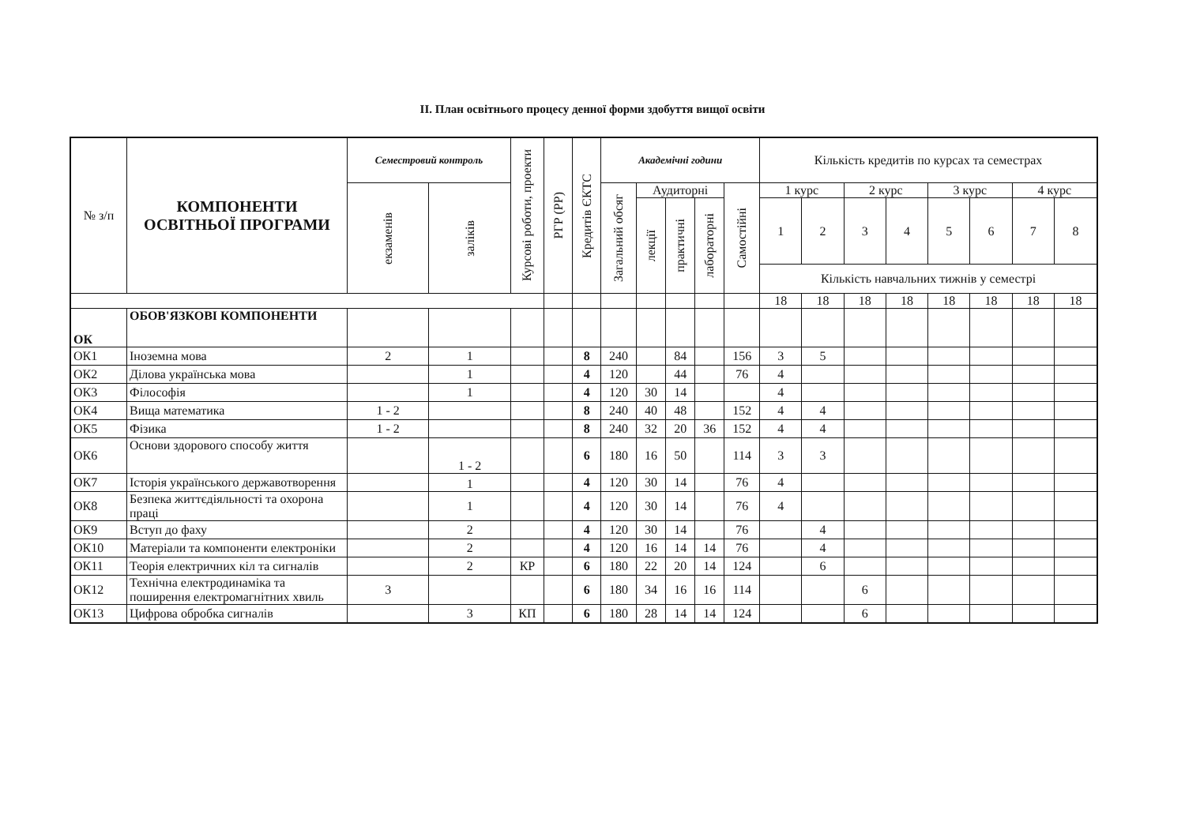ІІ. План освітнього процесу денної форми здобуття вищої освіти
| № з/п | КОМПОНЕНТИ ОСВІТНЬОЇ ПРОГРАМИ | Семестровий контроль | | Курсові роботи, проекти | РГР (РР) | Кредитів ЄКТС | Академічні години | | | | | Кількість кредитів по курсах та семестрах | | | | | | | |
| --- | --- | --- | --- | --- | --- | --- | --- | --- | --- | --- | --- | --- | --- | --- | --- | --- | --- | --- | --- |
| | | екзаменів | заліків | | | | Загальний обсяг | Аудиторні | | | Самостійні | 1 курс | | 2 курс | | 3 курс | | 4 курс | |
| | | | | | | | | лекції | практичні | лабораторні | | 1 | 2 | 3 | 4 | 5 | 6 | 7 | 8 |
| | | | | | | | | | | | | Кількість навчальних тижнів у семестрі | | | | | | | |
| | | | | | | | | | | | | 18 | 18 | 18 | 18 | 18 | 18 | 18 | 18 |
| ОК | ОБОВ'ЯЗКОВІ КОМПОНЕНТИ | | | | | | | | | | | | | | | | | | |
| ОК1 | Іноземна мова | 2 | 1 | | | 8 | 240 | | 84 | | 156 | 3 | 5 | | | | | | |
| ОК2 | Ділова українська мова | | 1 | | | 4 | 120 | | 44 | | 76 | 4 | | | | | | | |
| ОК3 | Філософія | | 1 | | | 4 | 120 | 30 | 14 | | | 4 | | | | | | | |
| ОК4 | Вища математика | 1 - 2 | | | | 8 | 240 | 40 | 48 | | 152 | 4 | 4 | | | | | | |
| ОК5 | Фізика | 1 - 2 | | | | 8 | 240 | 32 | 20 | 36 | 152 | 4 | 4 | | | | | | |
| ОК6 | Основи здорового способу життя | | 1 - 2 | | | 6 | 180 | 16 | 50 | | 114 | 3 | 3 | | | | | | |
| ОК7 | Історія українського державотворення | | 1 | | | 4 | 120 | 30 | 14 | | 76 | 4 | | | | | | | |
| ОК8 | Безпека життєдіяльності та охорона праці | | 1 | | | 4 | 120 | 30 | 14 | | 76 | 4 | | | | | | | |
| ОК9 | Вступ до фаху | | 2 | | | 4 | 120 | 30 | 14 | | 76 | | 4 | | | | | | |
| ОК10 | Матеріали та компоненти електроніки | | 2 | | | 4 | 120 | 16 | 14 | 14 | 76 | | 4 | | | | | | |
| ОК11 | Теорія електричних кіл та сигналів | | 2 | КР | | 6 | 180 | 22 | 20 | 14 | 124 | | 6 | | | | | | |
| ОК12 | Технічна електродинаміка та поширення електромагнітних хвиль | 3 | | | | 6 | 180 | 34 | 16 | 16 | 114 | | | 6 | | | | | |
| ОК13 | Цифрова обробка сигналів | | 3 | КП | | 6 | 180 | 28 | 14 | 14 | 124 | | | 6 | | | | | |